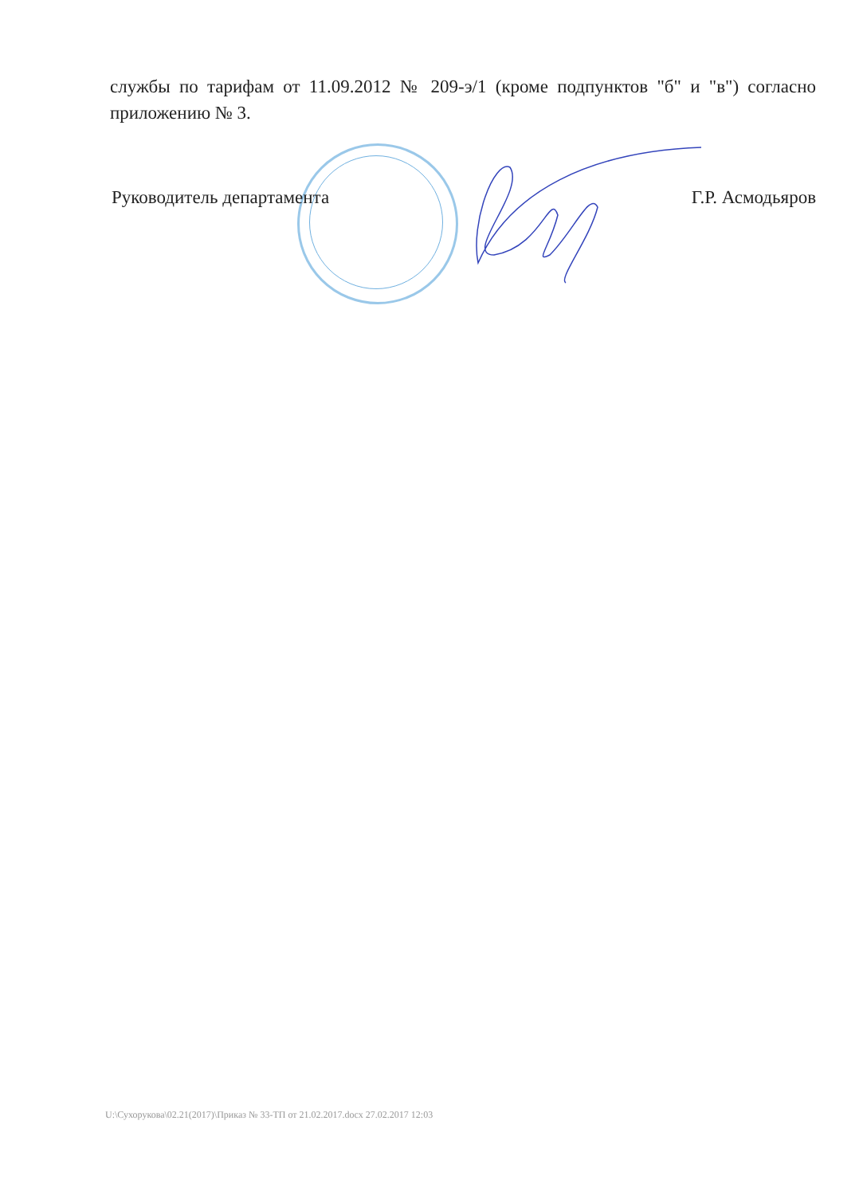службы по тарифам от 11.09.2012 № 209-э/1 (кроме подпунктов "б" и "в") согласно приложению № 3.
Руководитель департамента Г.Р. Асмодьяров
U:\Сухорукова\02.21(2017)\Приказ № 33-ТП от 21.02.2017.docx 27.02.2017 12:03